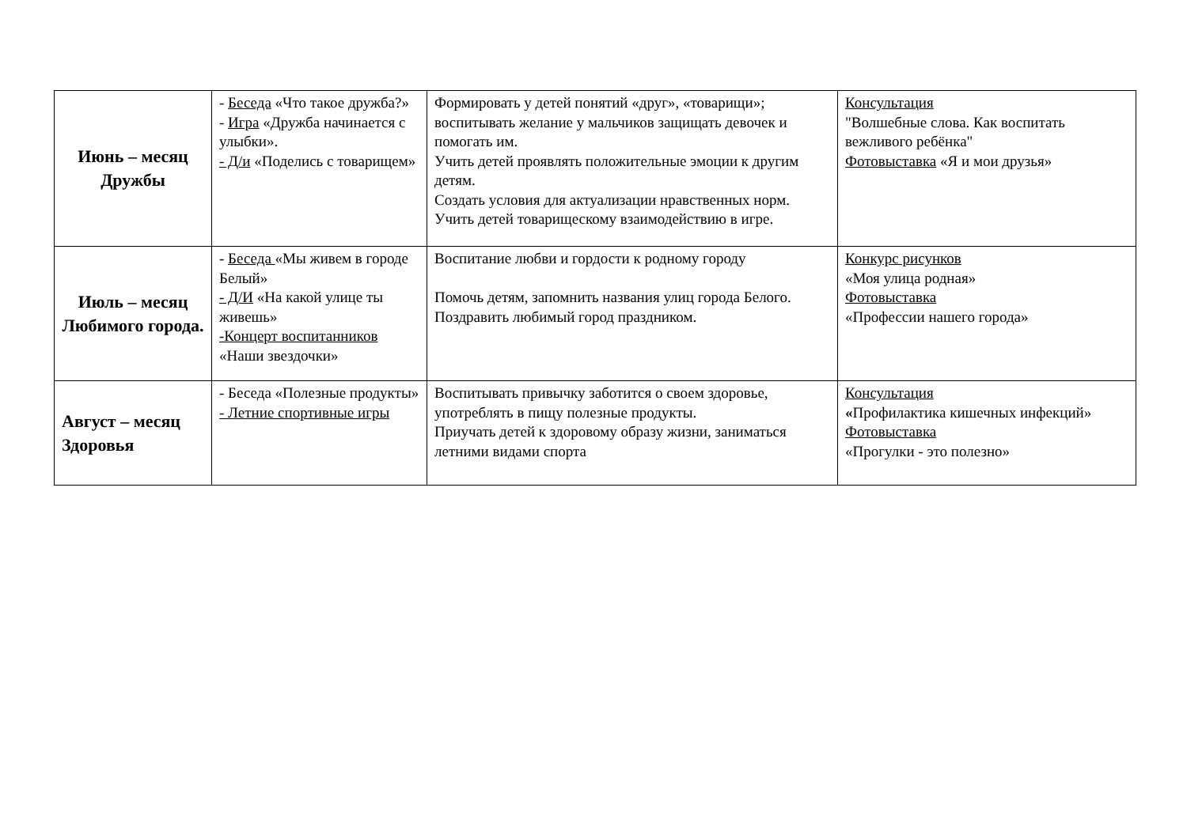| Июнь – месяц Дружбы | - Беседа «Что такое дружба?» - Игра «Дружба начинается с улыбки». - Д/и «Поделись с товарищем» | Формировать у детей понятий «друг», «товарищи»; воспитывать желание у мальчиков защищать девочек и помогать им. Учить детей проявлять положительные эмоции к другим детям. Создать условия для актуализации нравственных норм. Учить детей товарищескому взаимодействию в игре. | Консультация "Волшебные слова. Как воспитать вежливого ребёнка" Фотовыставка «Я и мои друзья» |
| Июль – месяц Любимого города. | - Беседа «Мы живем в городе Белый» - Д/И «На какой улице ты живешь» -Концерт воспитанников «Наши звездочки» | Воспитание любви и гордости к родному городу Помочь детям, запомнить названия улиц города Белого. Поздравить любимый город праздником. | Конкурс рисунков «Моя улица родная» Фотовыставка «Профессии нашего города» |
| Август – месяц Здоровья | - Беседа «Полезные продукты» - Летние спортивные игры | Воспитывать привычку заботится о своем здоровье, употреблять в пищу полезные продукты. Приучать детей к здоровому образу жизни, заниматься летними видами спорта | Консультация « Профилактика кишечных инфекций» Фотовыставка «Прогулки - это полезно» |